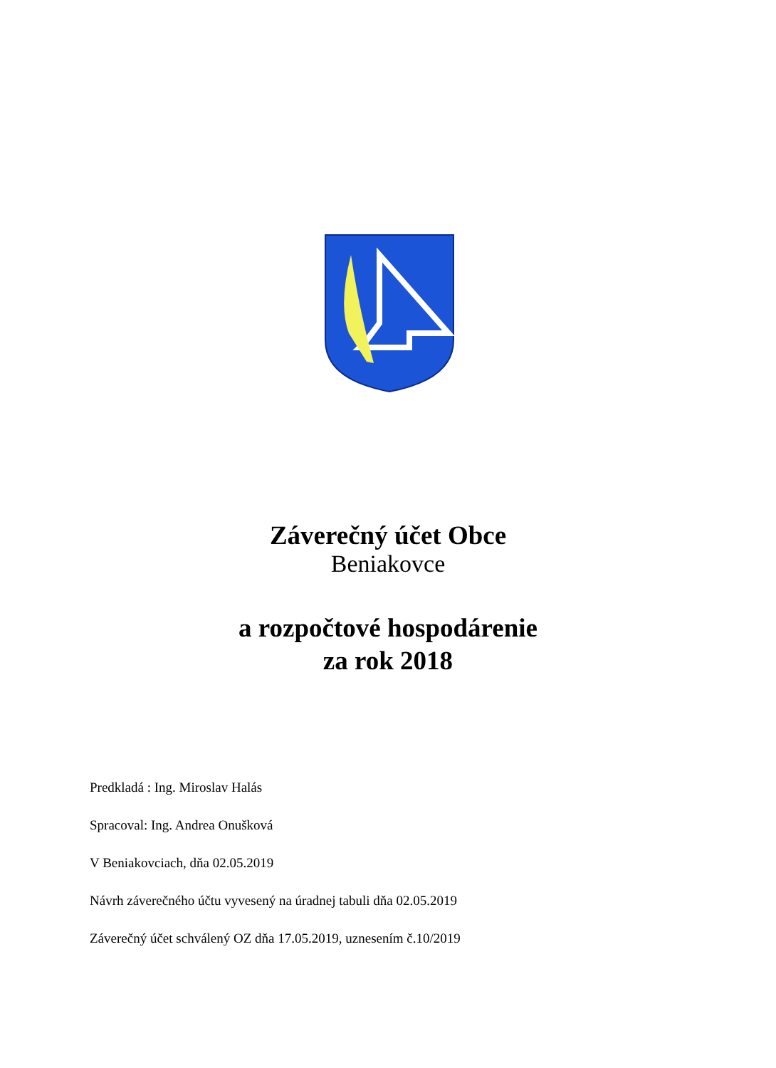Záverečný účet Obce
Beniakovce
a rozpočtové hospodárenie
za rok 2018
Predkladá : Ing. Miroslav Halás
Spracoval: Ing. Andrea Onušková
V Beniakovciach, dňa 02.05.2019
Návrh záverečného účtu vyvesený na úradnej tabuli dňa 02.05.2019
Záverečný účet schválený OZ dňa 17.05.2019, uznesením č.10/2019